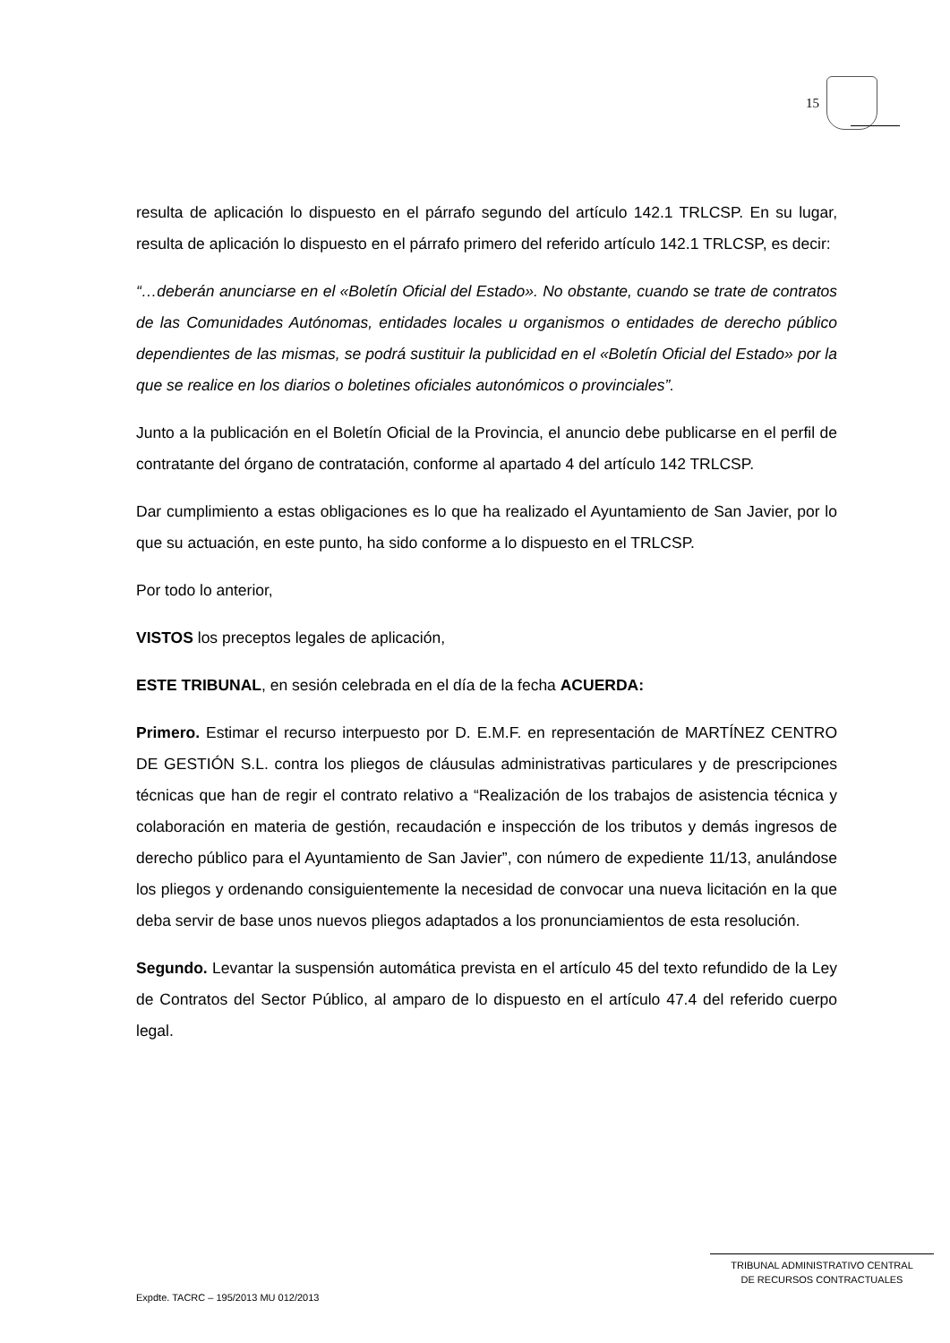15
resulta de aplicación lo dispuesto en el párrafo segundo del artículo 142.1 TRLCSP. En su lugar, resulta de aplicación lo dispuesto en el párrafo primero del referido artículo 142.1 TRLCSP, es decir:
“…deberán anunciarse en el «Boletín Oficial del Estado». No obstante, cuando se trate de contratos de las Comunidades Autónomas, entidades locales u organismos o entidades de derecho público dependientes de las mismas, se podrá sustituir la publicidad en el «Boletín Oficial del Estado» por la que se realice en los diarios o boletines oficiales autonómicos o provinciales”.
Junto a la publicación en el Boletín Oficial de la Provincia, el anuncio debe publicarse en el perfil de contratante del órgano de contratación, conforme al apartado 4 del artículo 142 TRLCSP.
Dar cumplimiento a estas obligaciones es lo que ha realizado el Ayuntamiento de San Javier, por lo que su actuación, en este punto, ha sido conforme a lo dispuesto en el TRLCSP.
Por todo lo anterior,
VISTOS los preceptos legales de aplicación,
ESTE TRIBUNAL, en sesión celebrada en el día de la fecha ACUERDA:
Primero. Estimar el recurso interpuesto por D. E.M.F. en representación de MARTÍNEZ CENTRO DE GESTIÓN S.L. contra los pliegos de cláusulas administrativas particulares y de prescripciones técnicas que han de regir el contrato relativo a “Realización de los trabajos de asistencia técnica y colaboración en materia de gestión, recaudación e inspección de los tributos y demás ingresos de derecho público para el Ayuntamiento de San Javier”, con número de expediente 11/13, anulándose los pliegos y ordenando consiguientemente la necesidad de convocar una nueva licitación en la que deba servir de base unos nuevos pliegos adaptados a los pronunciamientos de esta resolución.
Segundo. Levantar la suspensión automática prevista en el artículo 45 del texto refundido de la Ley de Contratos del Sector Público, al amparo de lo dispuesto en el artículo 47.4 del referido cuerpo legal.
TRIBUNAL ADMINISTRATIVO CENTRAL
DE RECURSOS CONTRACTUALES
Expdte. TACRC – 195/2013 MU 012/2013